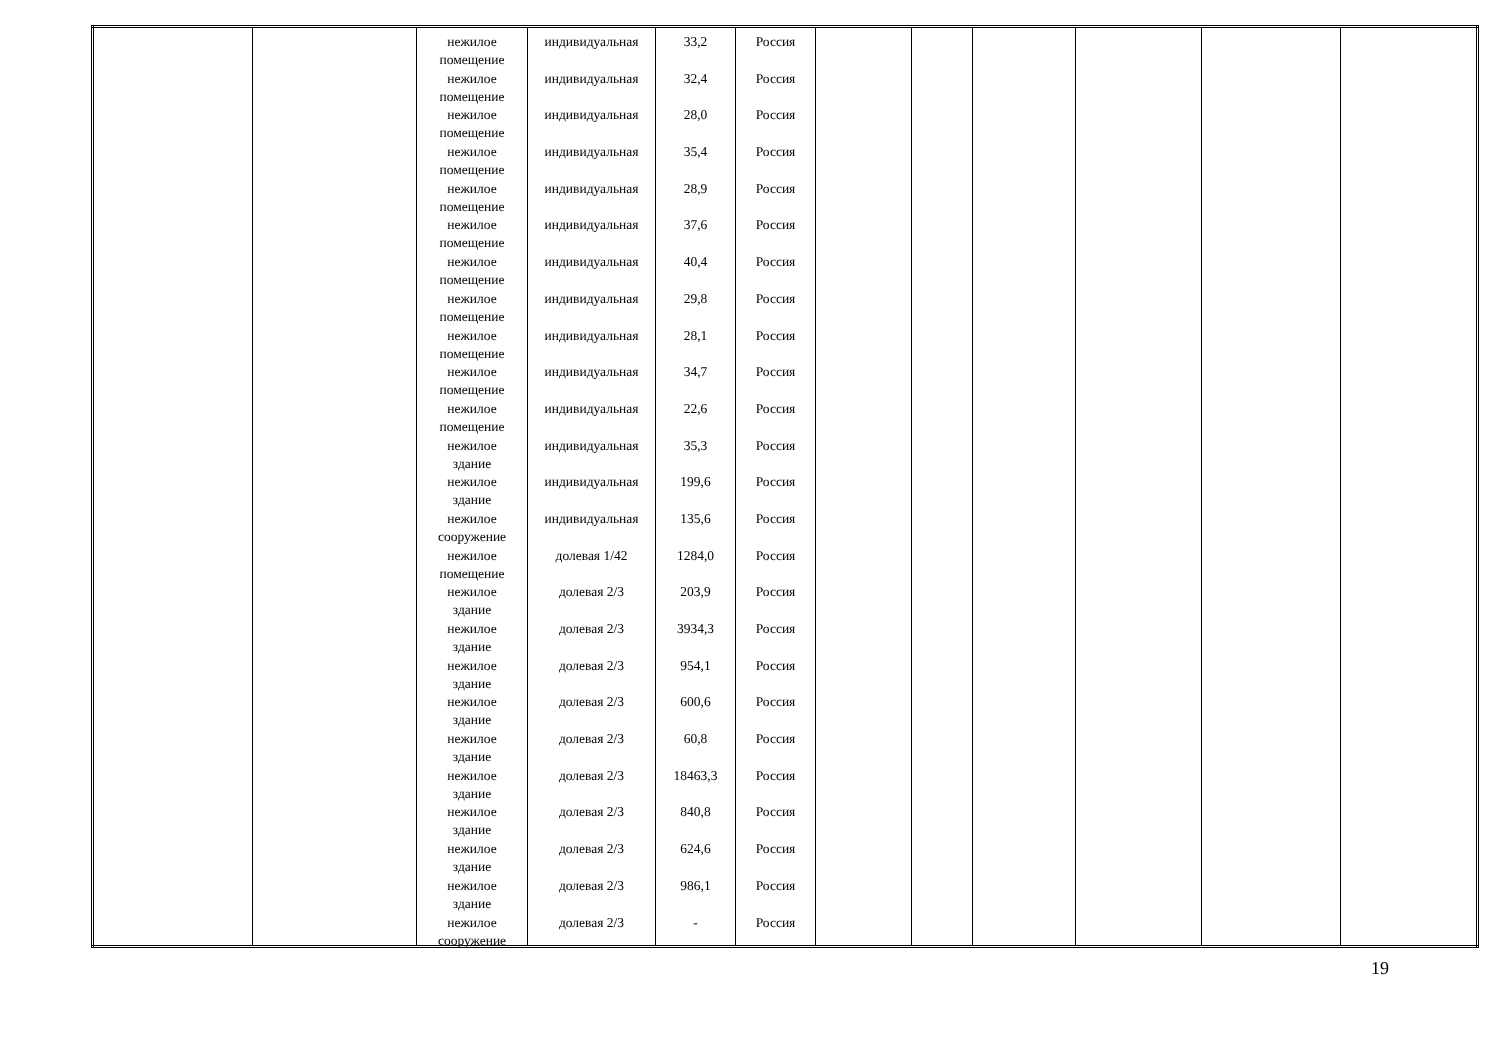| | | нежилое помещение нежилое помещение нежилое помещение нежилое помещение нежилое помещение нежилое помещение нежилое помещение нежилое помещение нежилое помещение нежилое помещение нежилое помещение нежилое здание нежилое здание нежилое сооружение нежилое помещение нежилое здание нежилое здание нежилое здание нежилое здание нежилое здание нежилое здание нежилое здание нежилое здание нежилое здание нежилое сооружение | индивидуальная индивидуальная индивидуальная индивидуальная индивидуальная индивидуальная индивидуальная индивидуальная индивидуальная индивидуальная индивидуальная индивидуальная индивидуальная индивидуальная долевая 1/42 долевая 2/3 долевая 2/3 долевая 2/3 долевая 2/3 долевая 2/3 долевая 2/3 долевая 2/3 долевая 2/3 долевая 2/3 долевая 2/3 | 33,2 32,4 28,0 35,4 28,9 37,6 40,4 29,8 28,1 34,7 22,6 35,3 199,6 135,6 1284,0 203,9 3934,3 954,1 600,6 60,8 18463,3 840,8 624,6 986,1 - | Россия Россия Россия Россия Россия Россия Россия Россия Россия Россия Россия Россия Россия Россия Россия Россия Россия Россия Россия Россия Россия Россия Россия Россия Россия | | | | | | |
19